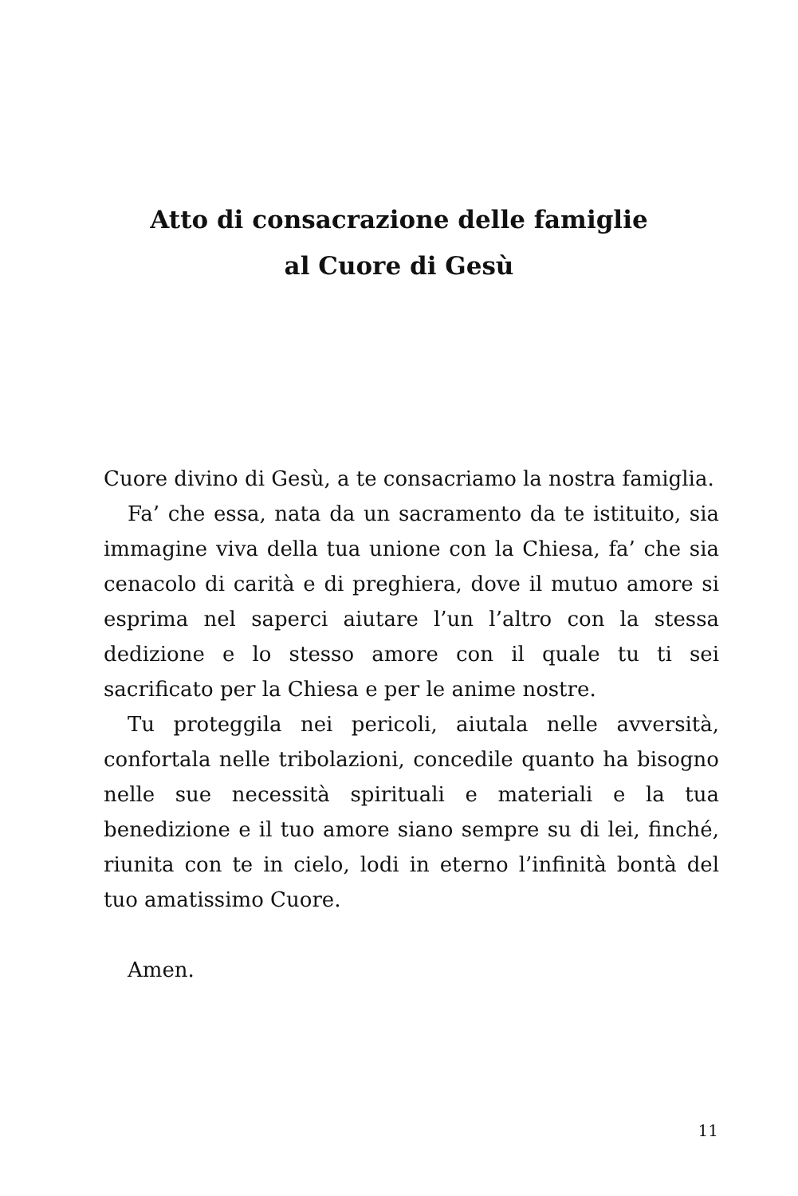Atto di consacrazione delle famiglie
al Cuore di Gesù
Cuore divino di Gesù, a te consacriamo la nostra famiglia.
Fa’ che essa, nata da un sacramento da te istituito, sia immagine viva della tua unione con la Chiesa, fa’ che sia cenacolo di carità e di preghiera, dove il mutuo amore si esprima nel saperci aiutare l’un l’altro con la stessa dedizione e lo stesso amore con il quale tu ti sei sacrificato per la Chiesa e per le anime nostre.
Tu proteggila nei pericoli, aiutala nelle avversità, confortala nelle tribolazioni, concedile quanto ha bisogno nelle sue necessità spirituali e materiali e la tua benedizione e il tuo amore siano sempre su di lei, finché, riunita con te in cielo, lodi in eterno l’infinità bontà del tuo amatissimo Cuore.
Amen.
11